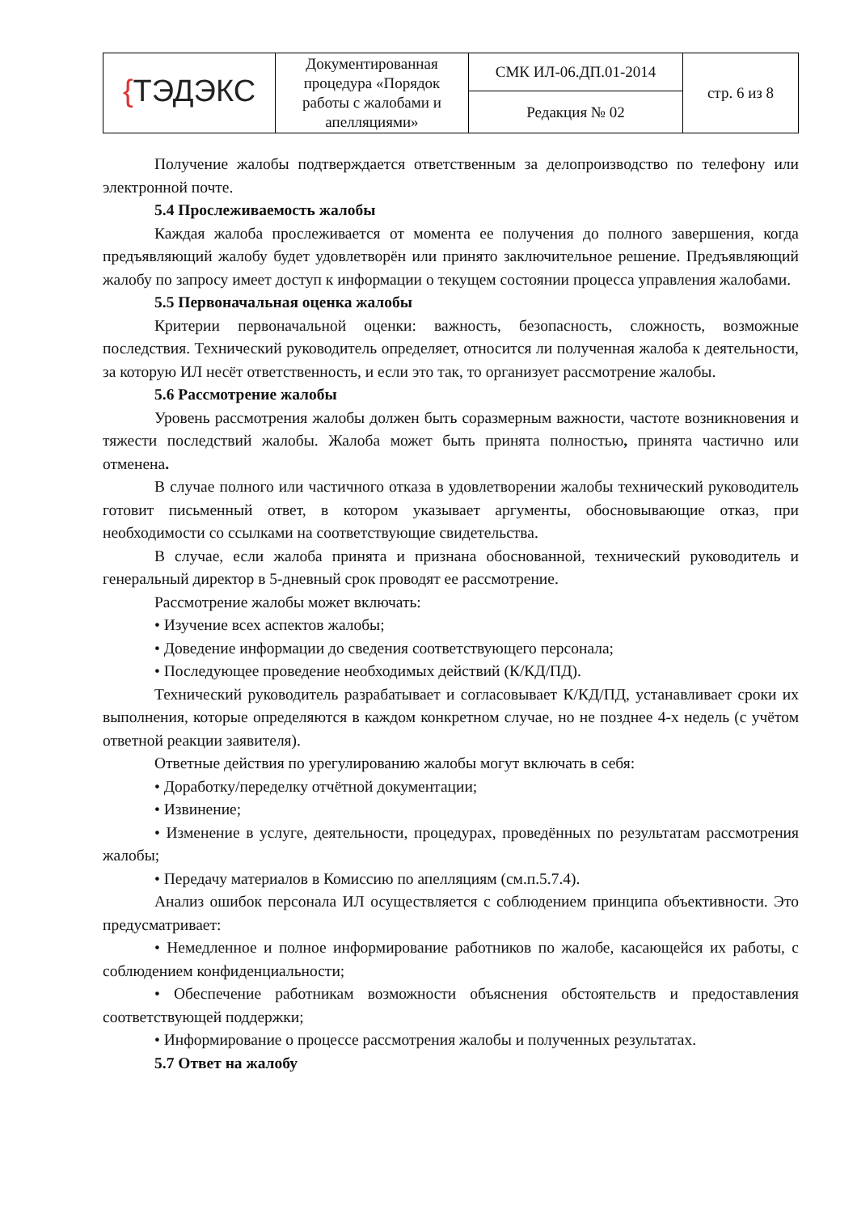| { ТЭДЭКС | Документированная процедура «Порядок работы с жалобами и апелляциями» | СМК ИЛ-06.ДП.01-2014 | стр. 6 из 8 |
| | | Редакция № 02 | |
Получение жалобы подтверждается ответственным за делопроизводство по телефону или электронной почте.
5.4 Прослеживаемость жалобы
Каждая жалоба прослеживается от момента ее получения до полного завершения, когда предъявляющий жалобу будет удовлетворён или принято заключительное решение. Предъявляющий жалобу по запросу имеет доступ к информации о текущем состоянии процесса управления жалобами.
5.5 Первоначальная оценка жалобы
Критерии первоначальной оценки: важность, безопасность, сложность, возможные последствия. Технический руководитель определяет, относится ли полученная жалоба к деятельности, за которую ИЛ несёт ответственность, и если это так, то организует рассмотрение жалобы.
5.6 Рассмотрение жалобы
Уровень рассмотрения жалобы должен быть соразмерным важности, частоте возникновения и тяжести последствий жалобы. Жалоба может быть принята полностью, принята частично или отменена.
В случае полного или частичного отказа в удовлетворении жалобы технический руководитель готовит письменный ответ, в котором указывает аргументы, обосновывающие отказ, при необходимости со ссылками на соответствующие свидетельства.
В случае, если жалоба принята и признана обоснованной, технический руководитель и генеральный директор в 5-дневный срок проводят ее рассмотрение.
Рассмотрение жалобы может включать:
• Изучение всех аспектов жалобы;
• Доведение информации до сведения соответствующего персонала;
• Последующее проведение необходимых действий (К/КД/ПД).
Технический руководитель разрабатывает и согласовывает К/КД/ПД, устанавливает сроки их выполнения, которые определяются в каждом конкретном случае, но не позднее 4-х недель (с учётом ответной реакции заявителя).
Ответные действия по урегулированию жалобы могут включать в себя:
• Доработку/переделку отчётной документации;
• Извинение;
• Изменение в услуге, деятельности, процедурах, проведённых по результатам рассмотрения жалобы;
• Передачу материалов в Комиссию по апелляциям (см.п.5.7.4).
Анализ ошибок персонала ИЛ осуществляется с соблюдением принципа объективности. Это предусматривает:
• Немедленное и полное информирование работников по жалобе, касающейся их работы, с соблюдением конфиденциальности;
• Обеспечение работникам возможности объяснения обстоятельств и предоставления соответствующей поддержки;
• Информирование о процессе рассмотрения жалобы и полученных результатах.
5.7 Ответ на жалобу